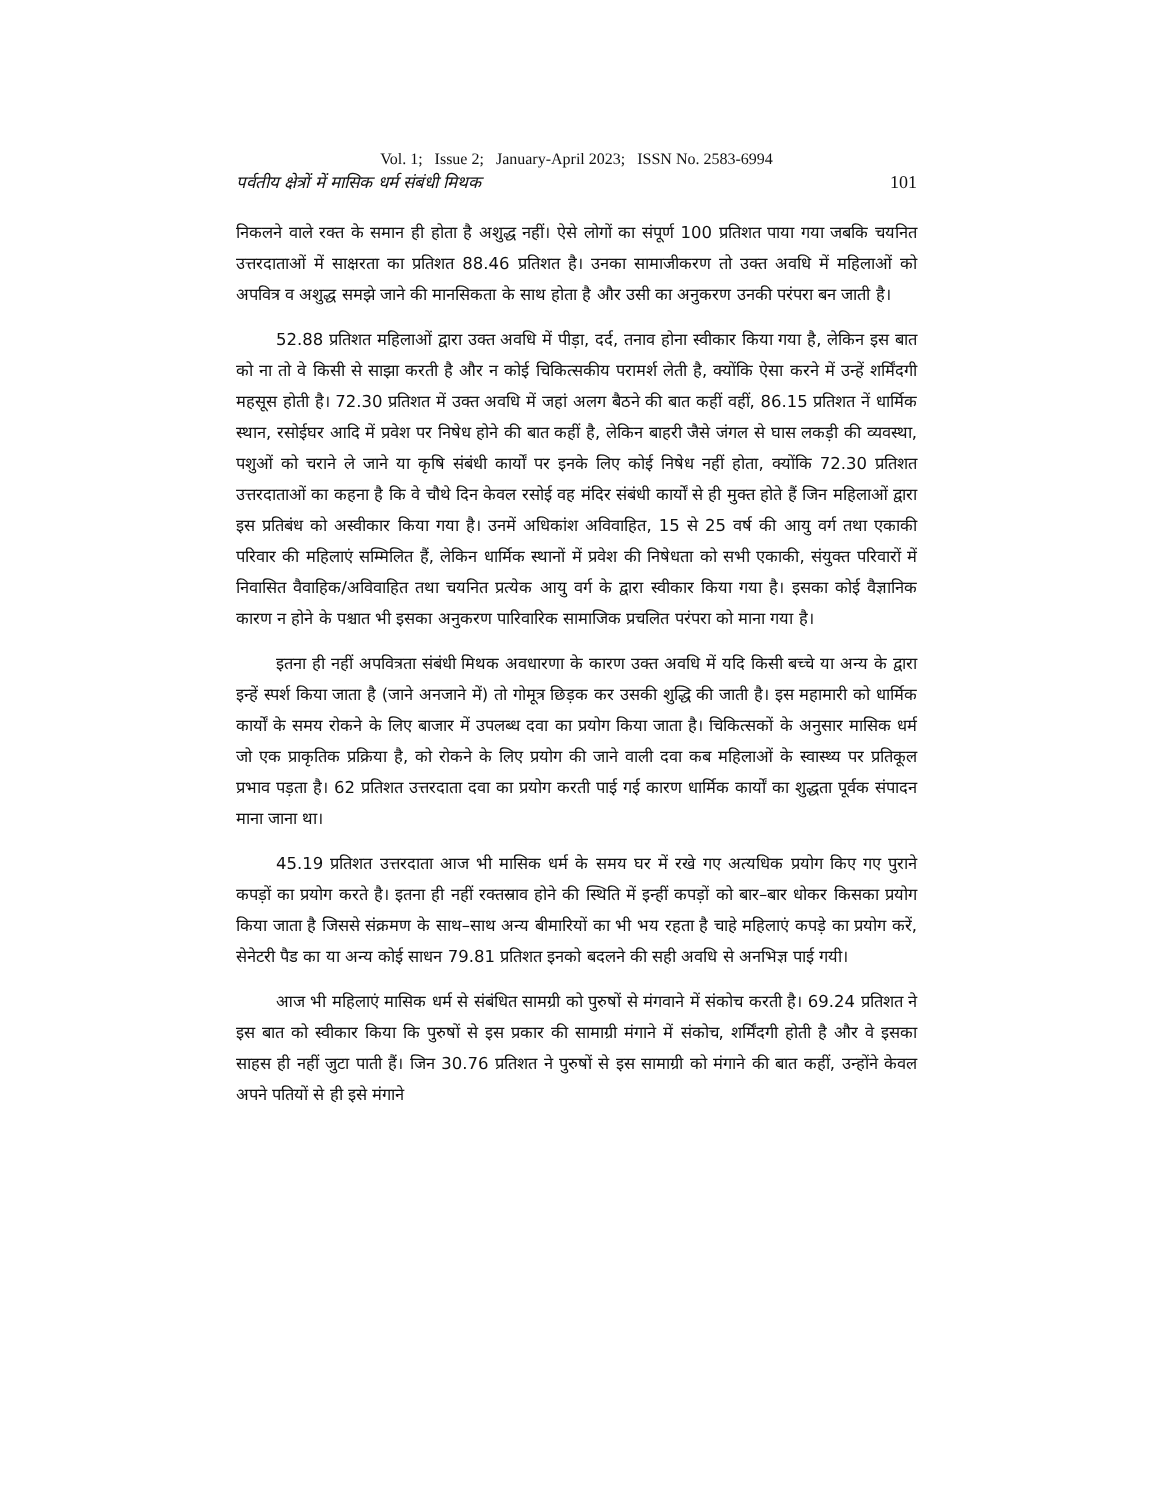Vol. 1; Issue 2; January-April 2023; ISSN No. 2583-6994
पर्वतीय क्षेत्रों में मासिक धर्म संबंधी मिथक 101
निकलने वाले रक्त के समान ही होता है अशुद्ध नहीं। ऐसे लोगों का संपूर्ण 100 प्रतिशत पाया गया जबकि चयनित उत्तरदाताओं में साक्षरता का प्रतिशत 88.46 प्रतिशत है। उनका सामाजीकरण तो उक्त अवधि में महिलाओं को अपवित्र व अशुद्ध समझे जाने की मानसिकता के साथ होता है और उसी का अनुकरण उनकी परंपरा बन जाती है।
52.88 प्रतिशत महिलाओं द्वारा उक्त अवधि में पीड़ा, दर्द, तनाव होना स्वीकार किया गया है, लेकिन इस बात को ना तो वे किसी से साझा करती है और न कोई चिकित्सकीय परामर्श लेती है, क्योंकि ऐसा करने में उन्हें शर्मिंदगी महसूस होती है। 72.30 प्रतिशत में उक्त अवधि में जहां अलग बैठने की बात कहीं वहीं, 86.15 प्रतिशत नें धार्मिक स्थान, रसोईघर आदि में प्रवेश पर निषेध होने की बात कहीं है, लेकिन बाहरी जैसे जंगल से घास लकड़ी की व्यवस्था, पशुओं को चराने ले जाने या कृषि संबंधी कार्यों पर इनके लिए कोई निषेध नहीं होता, क्योंकि 72.30 प्रतिशत उत्तरदाताओं का कहना है कि वे चौथे दिन केवल रसोई वह मंदिर संबंधी कार्यों से ही मुक्त होते हैं जिन महिलाओं द्वारा इस प्रतिबंध को अस्वीकार किया गया है। उनमें अधिकांश अविवाहित, 15 से 25 वर्ष की आयु वर्ग तथा एकाकी परिवार की महिलाएं सम्मिलित हैं, लेकिन धार्मिक स्थानों में प्रवेश की निषेधता को सभी एकाकी, संयुक्त परिवारों में निवासित वैवाहिक/अविवाहित तथा चयनित प्रत्येक आयु वर्ग के द्वारा स्वीकार किया गया है। इसका कोई वैज्ञानिक कारण न होने के पश्चात भी इसका अनुकरण पारिवारिक सामाजिक प्रचलित परंपरा को माना गया है।
इतना ही नहीं अपवित्रता संबंधी मिथक अवधारणा के कारण उक्त अवधि में यदि किसी बच्चे या अन्य के द्वारा इन्हें स्पर्श किया जाता है (जाने अनजाने में) तो गोमूत्र छिड़क कर उसकी शुद्धि की जाती है। इस महामारी को धार्मिक कार्यों के समय रोकने के लिए बाजार में उपलब्ध दवा का प्रयोग किया जाता है। चिकित्सकों के अनुसार मासिक धर्म जो एक प्राकृतिक प्रक्रिया है, को रोकने के लिए प्रयोग की जाने वाली दवा कब महिलाओं के स्वास्थ्य पर प्रतिकूल प्रभाव पड़ता है। 62 प्रतिशत उत्तरदाता दवा का प्रयोग करती पाई गई कारण धार्मिक कार्यों का शुद्धता पूर्वक संपादन माना जाना था।
45.19 प्रतिशत उत्तरदाता आज भी मासिक धर्म के समय घर में रखे गए अत्यधिक प्रयोग किए गए पुराने कपड़ों का प्रयोग करते है। इतना ही नहीं रक्तस्राव होने की स्थिति में इन्हीं कपड़ों को बार–बार धोकर किसका प्रयोग किया जाता है जिससे संक्रमण के साथ–साथ अन्य बीमारियों का भी भय रहता है चाहे महिलाएं कपड़े का प्रयोग करें, सेनेटरी पैड का या अन्य कोई साधन 79.81 प्रतिशत इनको बदलने की सही अवधि से अनभिज्ञ पाई गयी।
आज भी महिलाएं मासिक धर्म से संबंधित सामग्री को पुरुषों से मंगवाने में संकोच करती है। 69.24 प्रतिशत ने इस बात को स्वीकार किया कि पुरुषों से इस प्रकार की सामाग्री मंगाने में संकोच, शर्मिंदगी होती है और वे इसका साहस ही नहीं जुटा पाती हैं। जिन 30.76 प्रतिशत ने पुरुषों से इस सामाग्री को मंगाने की बात कहीं, उन्होंने केवल अपने पतियों से ही इसे मंगाने